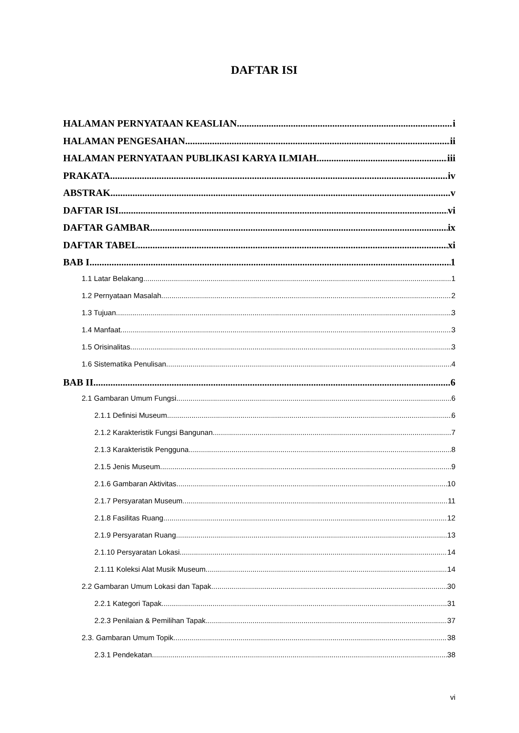DAFTAR ISI
HALAMAN PERNYATAAN KEASLIAN i
HALAMAN PENGESAHAN ii
HALAMAN PERNYATAAN PUBLIKASI KARYA ILMIAH iii
PRAKATA iv
ABSTRAK v
DAFTAR ISI vi
DAFTAR GAMBAR ix
DAFTAR TABEL xi
BAB I 1
1.1 Latar Belakang 1
1.2 Pernyataan Masalah 2
1.3 Tujuan 3
1.4 Manfaat 3
1.5 Orisinalitas 3
1.6 Sistematika Penulisan 4
BAB II 6
2.1 Gambaran Umum Fungsi 6
2.1.1 Definisi Museum 6
2.1.2 Karakteristik Fungsi Bangunan 7
2.1.3 Karakteristik Pengguna 8
2.1.5 Jenis Museum 9
2.1.6 Gambaran Aktivitas 10
2.1.7 Persyaratan Museum 11
2.1.8 Fasilitas Ruang 12
2.1.9 Persyaratan Ruang 13
2.1.10 Persyaratan Lokasi 14
2.1.11 Koleksi Alat Musik Museum 14
2.2 Gambaran Umum Lokasi dan Tapak 30
2.2.1 Kategori Tapak 31
2.2.3 Penilaian & Pemilihan Tapak 37
2.3. Gambaran Umum Topik 38
2.3.1 Pendekatan 38
vi